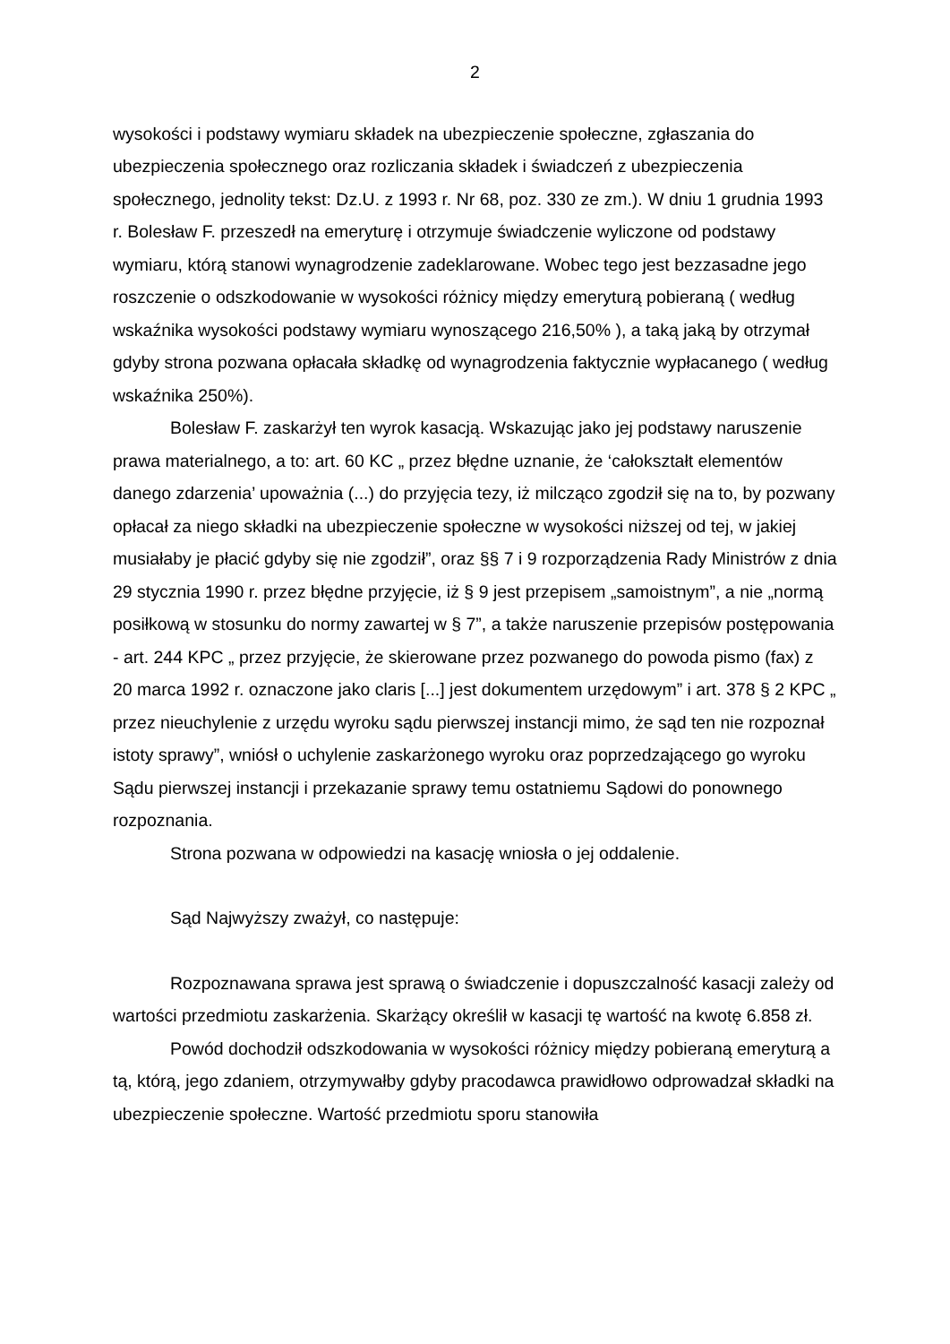2
wysokości i podstawy wymiaru składek na ubezpieczenie społeczne, zgłaszania do ubezpieczenia społecznego oraz rozliczania składek i świadczeń z ubezpieczenia społecznego, jednolity tekst: Dz.U. z 1993 r. Nr 68, poz. 330 ze zm.). W dniu 1 grudnia 1993 r. Bolesław F. przeszedł na emeryturę i otrzymuje świadczenie wyliczone od podstawy wymiaru, którą stanowi wynagrodzenie zadeklarowane. Wobec tego jest bezzasadne jego roszczenie o odszkodowanie w wysokości różnicy między emeryturą pobieraną ( według wskaźnika wysokości podstawy wymiaru wynoszącego 216,50% ), a taką jaką by otrzymał gdyby strona pozwana opłacała składkę od wynagrodzenia faktycznie wypłacanego ( według wskaźnika 250%).
Bolesław F. zaskarżył ten wyrok kasacją. Wskazując jako jej podstawy naruszenie prawa materialnego, a to: art. 60 KC „ przez błędne uznanie, że ‘całokształt elementów danego zdarzenia’ upoważnia (...) do przyjęcia tezy, iż milcząco zgodził się na to, by pozwany opłacał za niego składki na ubezpieczenie społeczne w wysokości niższej od tej, w jakiej musiałaby je płacić gdyby się nie zgodził”, oraz §§ 7 i 9 rozporządzenia Rady Ministrów z dnia 29 stycznia 1990 r. przez błędne przyjęcie, iż § 9 jest przepisem „samoistnym”, a nie „normą posiłkową w stosunku do normy zawartej w § 7”, a także naruszenie przepisów postępowania - art. 244 KPC „ przez przyjęcie, że skierowane przez pozwanego do powoda pismo (fax) z 20 marca 1992 r. oznaczone jako claris [...] jest dokumentem urzędowym” i art. 378 § 2 KPC „ przez nieuchylenie z urzędu wyroku sądu pierwszej instancji mimo, że sąd ten nie rozpoznał istoty sprawy”, wniósł o uchylenie zaskarżonego wyroku oraz poprzedzającego go wyroku Sądu pierwszej instancji i przekazanie sprawy temu ostatniemu Sądowi do ponownego rozpoznania.
Strona pozwana w odpowiedzi na kasację wniosła o jej oddalenie.
Sąd Najwyższy zważył, co następuje:
Rozpoznawana sprawa jest sprawą o świadczenie i dopuszczalność kasacji zależy od wartości przedmiotu zaskarżenia. Skarżący określił w kasacji tę wartość na kwotę 6.858 zł.
Powód dochodził odszkodowania w wysokości różnicy między pobieraną emeryturą a tą, którą, jego zdaniem, otrzymywałby gdyby pracodawca prawidłowo odprowadzał składki na ubezpieczenie społeczne. Wartość przedmiotu sporu stanowiła